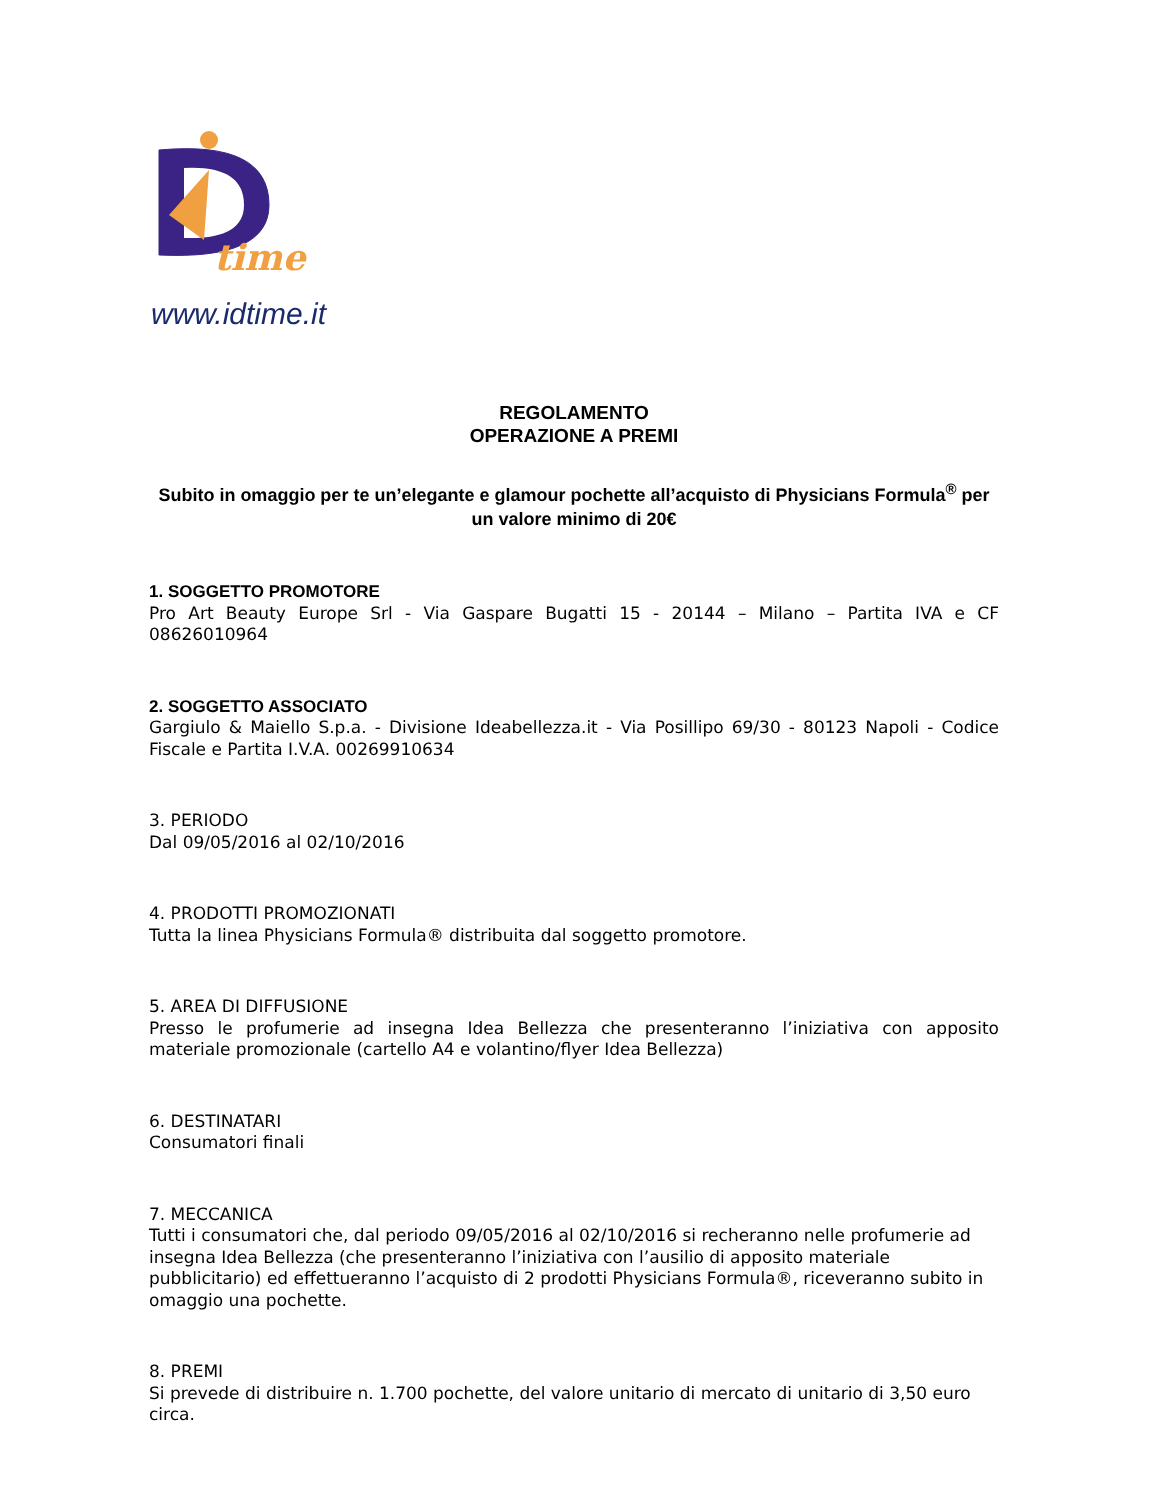time
www.idtime.it
REGOLAMENTO
OPERAZIONE A PREMI
Subito in omaggio per te un’elegante e glamour pochette all’acquisto di Physicians Formula<sup>®</sup> per un valore minimo di 20€
1. SOGGETTO PROMOTORE
Pro Art Beauty Europe Srl - Via Gaspare Bugatti 15 - 20144 – Milano – Partita IVA e CF 08626010964
2. SOGGETTO ASSOCIATO
Gargiulo & Maiello S.p.a. - Divisione Ideabellezza.it - Via Posillipo 69/30 - 80123 Napoli - Codice Fiscale e Partita I.V.A. 00269910634
3. PERIODO
Dal 09/05/2016 al 02/10/2016
4. PRODOTTI PROMOZIONATI
Tutta la linea Physicians Formula® distribuita dal soggetto promotore.
5. AREA DI DIFFUSIONE
Presso le profumerie ad insegna Idea Bellezza che presenteranno l’iniziativa con apposito materiale promozionale (cartello A4 e volantino/flyer Idea Bellezza)
6. DESTINATARI
Consumatori finali
7. MECCANICA
Tutti i consumatori che, dal periodo 09/05/2016 al 02/10/2016 si recheranno nelle profumerie ad insegna Idea Bellezza (che presenteranno l’iniziativa con l’ausilio di apposito materiale pubblicitario) ed effettueranno l’acquisto di 2 prodotti Physicians Formula®, riceveranno subito in omaggio una pochette.
8. PREMI
Si prevede di distribuire n. 1.700 pochette, del valore unitario di mercato di unitario di 3,50 euro circa.